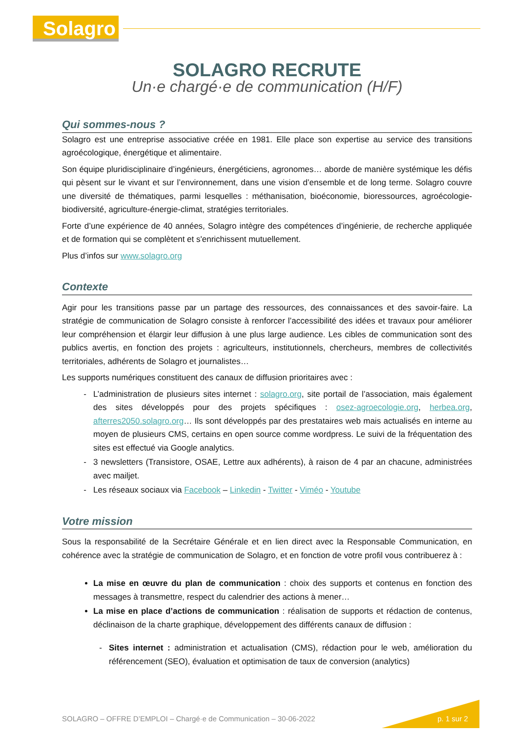Solagro
SOLAGRO RECRUTE
Un·e chargé·e de communication (H/F)
Qui sommes-nous ?
Solagro est une entreprise associative créée en 1981. Elle place son expertise au service des transitions agroécologique, énergétique et alimentaire.
Son équipe pluridisciplinaire d’ingénieurs, énergéticiens, agronomes… aborde de manière systémique les défis qui pèsent sur le vivant et sur l’environnement, dans une vision d’ensemble et de long terme. Solagro couvre une diversité de thématiques, parmi lesquelles : méthanisation, bioéconomie, bioressources, agroécologie-biodiversité, agriculture-énergie-climat, stratégies territoriales.
Forte d’une expérience de 40 années, Solagro intègre des compétences d’ingénierie, de recherche appliquée et de formation qui se complètent et s'enrichissent mutuellement.
Plus d’infos sur www.solagro.org
Contexte
Agir pour les transitions passe par un partage des ressources, des connaissances et des savoir-faire. La stratégie de communication de Solagro consiste à renforcer l’accessibilité des idées et travaux pour améliorer leur compréhension et élargir leur diffusion à une plus large audience. Les cibles de communication sont des publics avertis, en fonction des projets : agriculteurs, institutionnels, chercheurs, membres de collectivités territoriales, adhérents de Solagro et journalistes…
Les supports numériques constituent des canaux de diffusion prioritaires avec :
L’administration de plusieurs sites internet : solagro.org, site portail de l’association, mais également des sites développés pour des projets spécifiques : osez-agroecologie.org, herbea.org, afterres2050.solagro.org… Ils sont développés par des prestataires web mais actualisés en interne au moyen de plusieurs CMS, certains en open source comme wordpress. Le suivi de la fréquentation des sites est effectué via Google analytics.
3 newsletters (Transistore, OSAE, Lettre aux adhérents), à raison de 4 par an chacune, administrées avec mailjet.
Les réseaux sociaux via Facebook – Linkedin - Twitter - Viméo - Youtube
Votre mission
Sous la responsabilité de la Secrétaire Générale et en lien direct avec la Responsable Communication, en cohérence avec la stratégie de communication de Solagro, et en fonction de votre profil vous contribuerez à :
La mise en œuvre du plan de communication : choix des supports et contenus en fonction des messages à transmettre, respect du calendrier des actions à mener…
La mise en place d’actions de communication : réalisation de supports et rédaction de contenus, déclinaison de la charte graphique, développement des différents canaux de diffusion :
Sites internet : administration et actualisation (CMS), rédaction pour le web, amélioration du référencement (SEO), évaluation et optimisation de taux de conversion (analytics)
SOLAGRO – OFFRE D’EMPLOI – Chargé·e de Communication – 30-06-2022
p. 1 sur 2